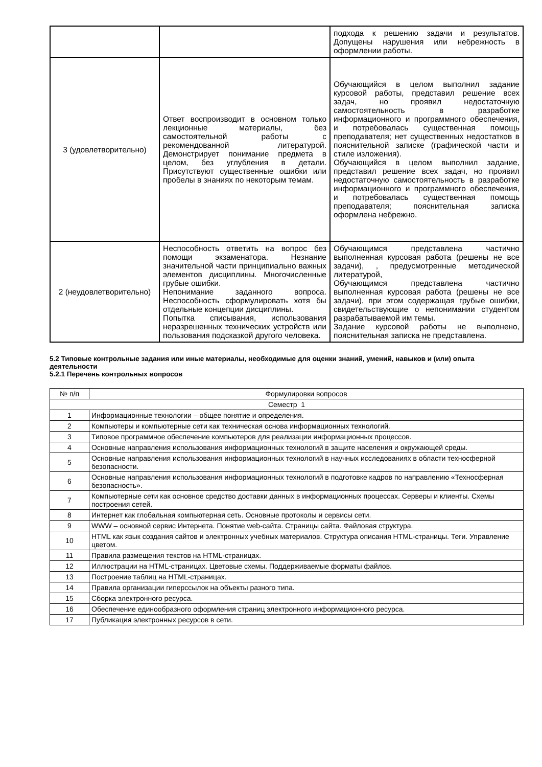| | | подхода к решению задачи и результатов. Допущены нарушения или небрежность в оформлении работы. |
| 3 (удовлетворительно) | Ответ воспроизводит в основном только лекционные материалы, без самостоятельной работы с рекомендованной литературой. Демонстрирует понимание предмета в целом, без углубления в детали. Присутствуют существенные ошибки или пробелы в знаниях по некоторым темам. | Обучающийся в целом выполнил задание курсовой работы, представил решение всех задач, но проявил недостаточную самостоятельность в разработке информационного и программного обеспечения, и потребовалась существенная помощь преподавателя; нет существенных недостатков в пояснительной записке (графической части и стиле изложения). Обучающийся в целом выполнил задание, представил решение всех задач, но проявил недостаточную самостоятельность в разработке информационного и программного обеспечения, и потребовалась существенная помощь преподавателя; пояснительная записка оформлена небрежно. |
| 2 (неудовлетворительно) | Неспособность ответить на вопрос без помощи экзаменатора. Незнание значительной части принципиально важных элементов дисциплины. Многочисленные грубые ошибки. Непонимание заданного вопроса. Неспособность сформулировать хотя бы отдельные концепции дисциплины. Попытка списывания, использования неразрешенных технических устройств или пользования подсказкой другого человека. | Обучающимся представлена частично выполненная курсовая работа (решены не все задачи), , предусмотренные методической литературой, Обучающимся представлена частично выполненная курсовая работа (решены не все задачи), при этом содержащая грубые ошибки, свидетельствующие о непонимании студентом разрабатываемой им темы. Задание курсовой работы не выполнено, пояснительная записка не представлена. |
5.2 Типовые контрольные задания или иные материалы, необходимые для оценки знаний, умений, навыков и (или) опыта деятельности
5.2.1 Перечень контрольных вопросов
| № п/п | Формулировки вопросов |
| Семестр 1 | |
| 1 | Информационные технологии – общее понятие и определения. |
| 2 | Компьютеры и компьютерные сети как техническая основа информационных технологий. |
| 3 | Типовое программное обеспечение компьютеров для реализации информационных процессов. |
| 4 | Основные направления использования информационных технологий в защите населения и окружающей среды. |
| 5 | Основные направления использования информационных технологий в научных исследованиях в области техносферной безопасности. |
| 6 | Основные направления использования информационных технологий в подготовке кадров по направлению «Техносферная безопасность». |
| 7 | Компьютерные сети как основное средство доставки данных в информационных процессах. Серверы и клиенты. Схемы построения сетей. |
| 8 | Интернет как глобальная компьютерная сеть. Основные протоколы и сервисы сети. |
| 9 | WWW – основной сервис Интернета. Понятие web-сайта. Страницы сайта. Файловая структура. |
| 10 | HTML как язык создания сайтов и электронных учебных материалов. Структура описания HTML-страницы. Теги. Управление цветом. |
| 11 | Правила размещения текстов на HTML-страницах. |
| 12 | Иллюстрации на HTML-страницах. Цветовые схемы. Поддерживаемые форматы файлов. |
| 13 | Построение таблиц на HTML-страницах. |
| 14 | Правила организации гиперссылок на объекты разного типа. |
| 15 | Сборка электронного ресурса. |
| 16 | Обеспечение единообразного оформления страниц электронного информационного ресурса. |
| 17 | Публикация электронных ресурсов в сети. |